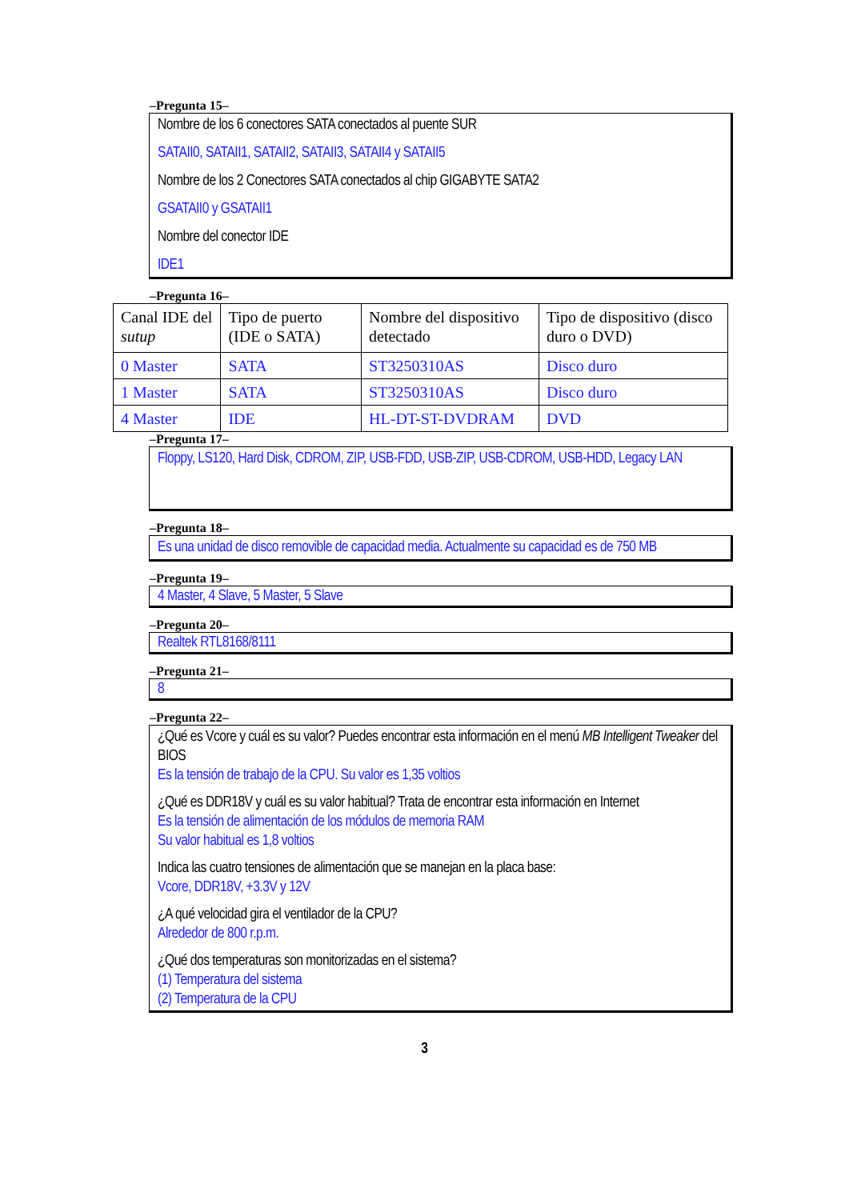–Pregunta 15–
Nombre de los 6 conectores SATA conectados al puente SUR
SATAII0, SATAII1, SATAII2, SATAII3, SATAII4 y SATAII5
Nombre de los 2 Conectores SATA conectados al chip GIGABYTE SATA2
GSATAII0 y GSATAII1
Nombre del conector IDE
IDE1
–Pregunta 16–
| Canal IDE del sutup | Tipo de puerto (IDE o SATA) | Nombre del dispositivo detectado | Tipo de dispositivo (disco duro o DVD) |
| 0 Master | SATA | ST3250310AS | Disco duro |
| 1 Master | SATA | ST3250310AS | Disco duro |
| 4 Master | IDE | HL-DT-ST-DVDRAM | DVD |
–Pregunta 17–
Floppy, LS120, Hard Disk, CDROM, ZIP, USB-FDD, USB-ZIP, USB-CDROM, USB-HDD, Legacy LAN
–Pregunta 18–
Es una unidad de disco removible de capacidad media. Actualmente su capacidad es de 750 MB
–Pregunta 19–
4 Master, 4 Slave, 5 Master, 5 Slave
–Pregunta 20–
Realtek RTL8168/8111
–Pregunta 21–
8
–Pregunta 22–
¿Qué es Vcore y cuál es su valor? Puedes encontrar esta información en el menú MB Intelligent Tweaker del BIOS
Es la tensión de trabajo de la CPU. Su valor es 1,35 voltios
¿Qué es DDR18V y cuál es su valor habitual? Trata de encontrar esta información en Internet
Es la tensión de alimentación de los módulos de memoria RAM
Su valor habitual es 1,8 voltios
Indica las cuatro tensiones de alimentación que se manejan en la placa base:
Vcore, DDR18V, +3.3V y 12V
¿A qué velocidad gira el ventilador de la CPU?
Alrededor de 800 r.p.m.
¿Qué dos temperaturas son monitorizadas en el sistema?
(1) Temperatura del sistema
(2) Temperatura de la CPU
3